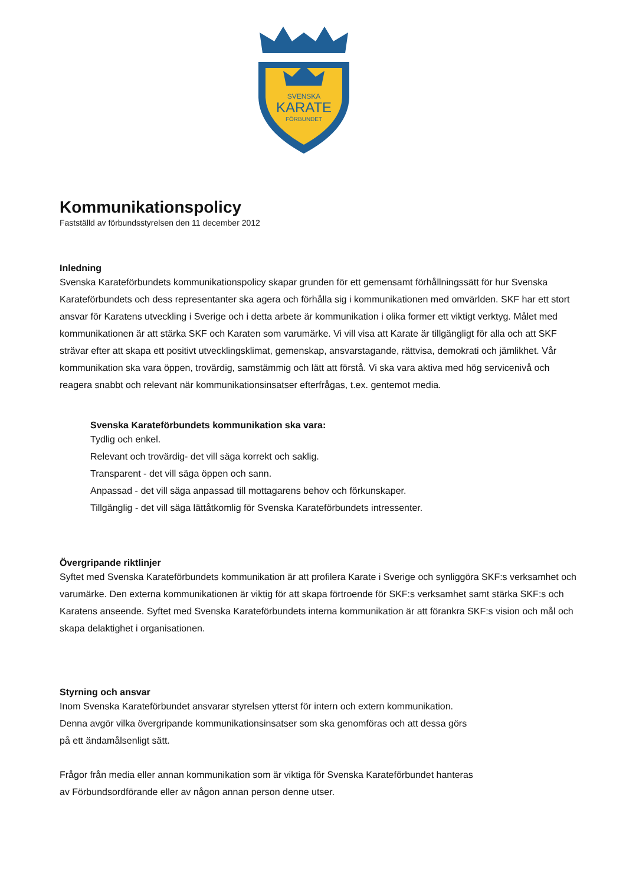SVENSKA
KARATE
FÖRBUNDET
Kommunikationspolicy
Fastställd av förbundsstyrelsen den 11 december 2012
Inledning
Svenska Karateförbundets kommunikationspolicy skapar grunden för ett gemensamt förhållningssätt för hur Svenska Karateförbundets och dess representanter ska agera och förhålla sig i kommunikationen med omvärlden. SKF har ett stort ansvar för Karatens utveckling i Sverige och i detta arbete är kommunikation i olika former ett viktigt verktyg. Målet med kommunikationen är att stärka SKF och Karaten som varumärke. Vi vill visa att Karate är tillgängligt för alla och att SKF strävar efter att skapa ett positivt utvecklingsklimat, gemenskap, ansvarstagande, rättvisa, demokrati och jämlikhet. Vår kommunikation ska vara öppen, trovärdig, samstämmig och lätt att förstå. Vi ska vara aktiva med hög servicenivå och reagera snabbt och relevant när kommunikationsinsatser efterfrågas, t.ex. gentemot media.
Svenska Karateförbundets kommunikation ska vara:
Tydlig och enkel.
Relevant och trovärdig- det vill säga korrekt och saklig.
Transparent - det vill säga öppen och sann.
Anpassad - det vill säga anpassad till mottagarens behov och förkunskaper.
Tillgänglig - det vill säga lättåtkomlig för Svenska Karateförbundets intressenter.
Övergripande riktlinjer
Syftet med Svenska Karateförbundets kommunikation är att profilera Karate i Sverige och synliggöra SKF:s verksamhet och varumärke. Den externa kommunikationen är viktig för att skapa förtroende för SKF:s verksamhet samt stärka SKF:s och Karatens anseende. Syftet med Svenska Karateförbundets interna kommunikation är att förankra SKF:s vision och mål och skapa delaktighet i organisationen.
Styrning och ansvar
Inom Svenska Karateförbundet ansvarar styrelsen ytterst för intern och extern kommunikation.
Denna avgör vilka övergripande kommunikationsinsatser som ska genomföras och att dessa görs
på ett ändamålsenligt sätt.
Frågor från media eller annan kommunikation som är viktiga för Svenska Karateförbundet hanteras
av Förbundsordförande eller av någon annan person denne utser.